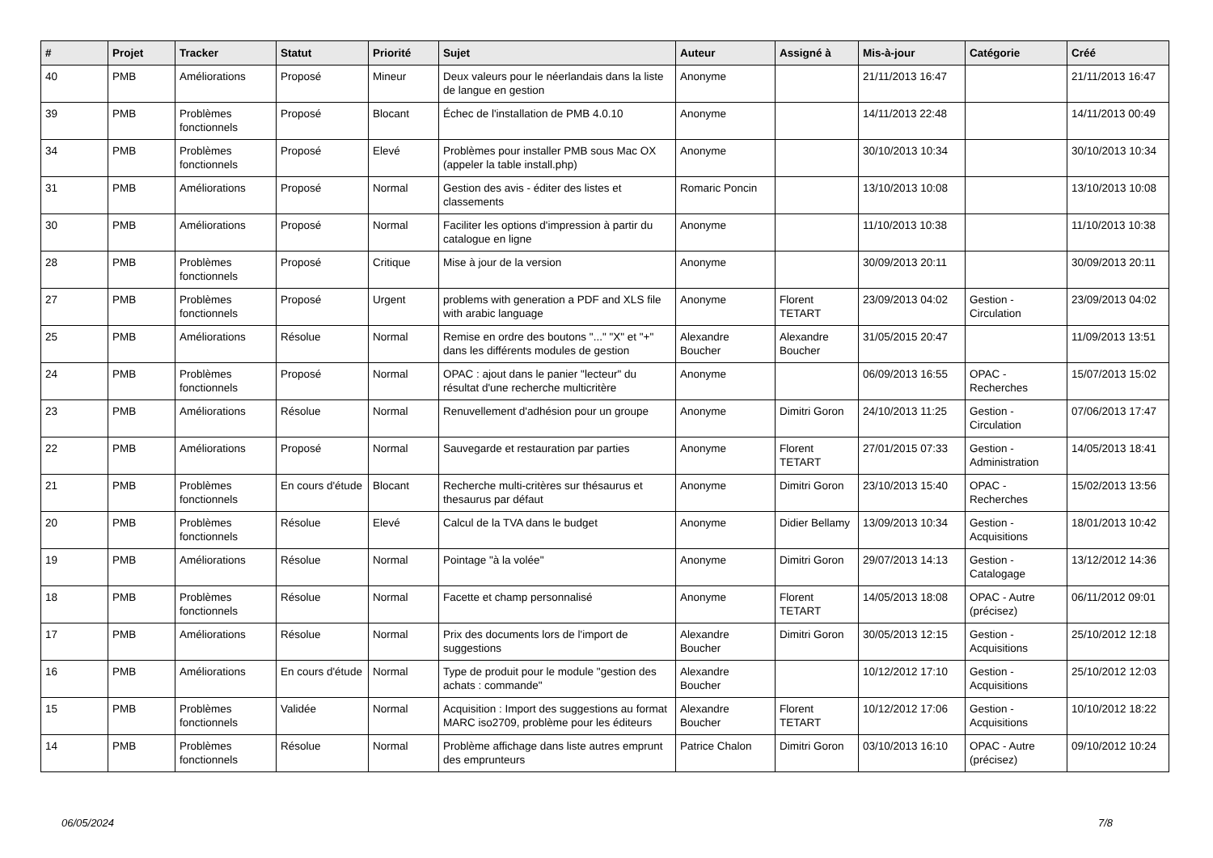| # | Projet | Tracker | Statut | Priorité | Sujet | Auteur | Assigné à | Mis-à-jour | Catégorie | Créé |
| --- | --- | --- | --- | --- | --- | --- | --- | --- | --- | --- |
| 40 | PMB | Améliorations | Proposé | Mineur | Deux valeurs pour le néerlandais dans la liste de langue en gestion | Anonyme | | 21/11/2013 16:47 | | 21/11/2013 16:47 |
| 39 | PMB | Problèmes fonctionnels | Proposé | Blocant | Échec de l'installation de PMB 4.0.10 | Anonyme | | 14/11/2013 22:48 | | 14/11/2013 00:49 |
| 34 | PMB | Problèmes fonctionnels | Proposé | Elevé | Problèmes pour installer PMB sous Mac OX (appeler la table install.php) | Anonyme | | 30/10/2013 10:34 | | 30/10/2013 10:34 |
| 31 | PMB | Améliorations | Proposé | Normal | Gestion des avis - éditer des listes et classements | Romaric Poncin | | 13/10/2013 10:08 | | 13/10/2013 10:08 |
| 30 | PMB | Améliorations | Proposé | Normal | Faciliter les options d'impression à partir du catalogue en ligne | Anonyme | | 11/10/2013 10:38 | | 11/10/2013 10:38 |
| 28 | PMB | Problèmes fonctionnels | Proposé | Critique | Mise à jour de la version | Anonyme | | 30/09/2013 20:11 | | 30/09/2013 20:11 |
| 27 | PMB | Problèmes fonctionnels | Proposé | Urgent | problems with generation a PDF and XLS file with arabic language | Anonyme | Florent TETART | 23/09/2013 04:02 | Gestion - Circulation | 23/09/2013 04:02 |
| 25 | PMB | Améliorations | Résolue | Normal | Remise en ordre des boutons "..." "X" et "+" dans les différents modules de gestion | Alexandre Boucher | Alexandre Boucher | 31/05/2015 20:47 | | 11/09/2013 13:51 |
| 24 | PMB | Problèmes fonctionnels | Proposé | Normal | OPAC : ajout dans le panier "lecteur" du résultat d'une recherche multicritère | Anonyme | | 06/09/2013 16:55 | OPAC - Recherches | 15/07/2013 15:02 |
| 23 | PMB | Améliorations | Résolue | Normal | Renuvellement d'adhésion pour un groupe | Anonyme | Dimitri Goron | 24/10/2013 11:25 | Gestion - Circulation | 07/06/2013 17:47 |
| 22 | PMB | Améliorations | Proposé | Normal | Sauvegarde et restauration par parties | Anonyme | Florent TETART | 27/01/2015 07:33 | Gestion - Administration | 14/05/2013 18:41 |
| 21 | PMB | Problèmes fonctionnels | En cours d'étude | Blocant | Recherche multi-critères sur thésaurus et thesaurus par défaut | Anonyme | Dimitri Goron | 23/10/2013 15:40 | OPAC - Recherches | 15/02/2013 13:56 |
| 20 | PMB | Problèmes fonctionnels | Résolue | Elevé | Calcul de la TVA dans le budget | Anonyme | Didier Bellamy | 13/09/2013 10:34 | Gestion - Acquisitions | 18/01/2013 10:42 |
| 19 | PMB | Améliorations | Résolue | Normal | Pointage "à la volée" | Anonyme | Dimitri Goron | 29/07/2013 14:13 | Gestion - Catalogage | 13/12/2012 14:36 |
| 18 | PMB | Problèmes fonctionnels | Résolue | Normal | Facette et champ personnalisé | Anonyme | Florent TETART | 14/05/2013 18:08 | OPAC - Autre (précisez) | 06/11/2012 09:01 |
| 17 | PMB | Améliorations | Résolue | Normal | Prix des documents lors de l'import de suggestions | Alexandre Boucher | Dimitri Goron | 30/05/2013 12:15 | Gestion - Acquisitions | 25/10/2012 12:18 |
| 16 | PMB | Améliorations | En cours d'étude | Normal | Type de produit pour le module "gestion des achats : commande" | Alexandre Boucher | | 10/12/2012 17:10 | Gestion - Acquisitions | 25/10/2012 12:03 |
| 15 | PMB | Problèmes fonctionnels | Validée | Normal | Acquisition : Import des suggestions au format MARC iso2709, problème pour les éditeurs | Alexandre Boucher | Florent TETART | 10/12/2012 17:06 | Gestion - Acquisitions | 10/10/2012 18:22 |
| 14 | PMB | Problèmes fonctionnels | Résolue | Normal | Problème affichage dans liste autres emprunt des emprunteurs | Patrice Chalon | Dimitri Goron | 03/10/2013 16:10 | OPAC - Autre (précisez) | 09/10/2012 10:24 |
06/05/2024 7/8